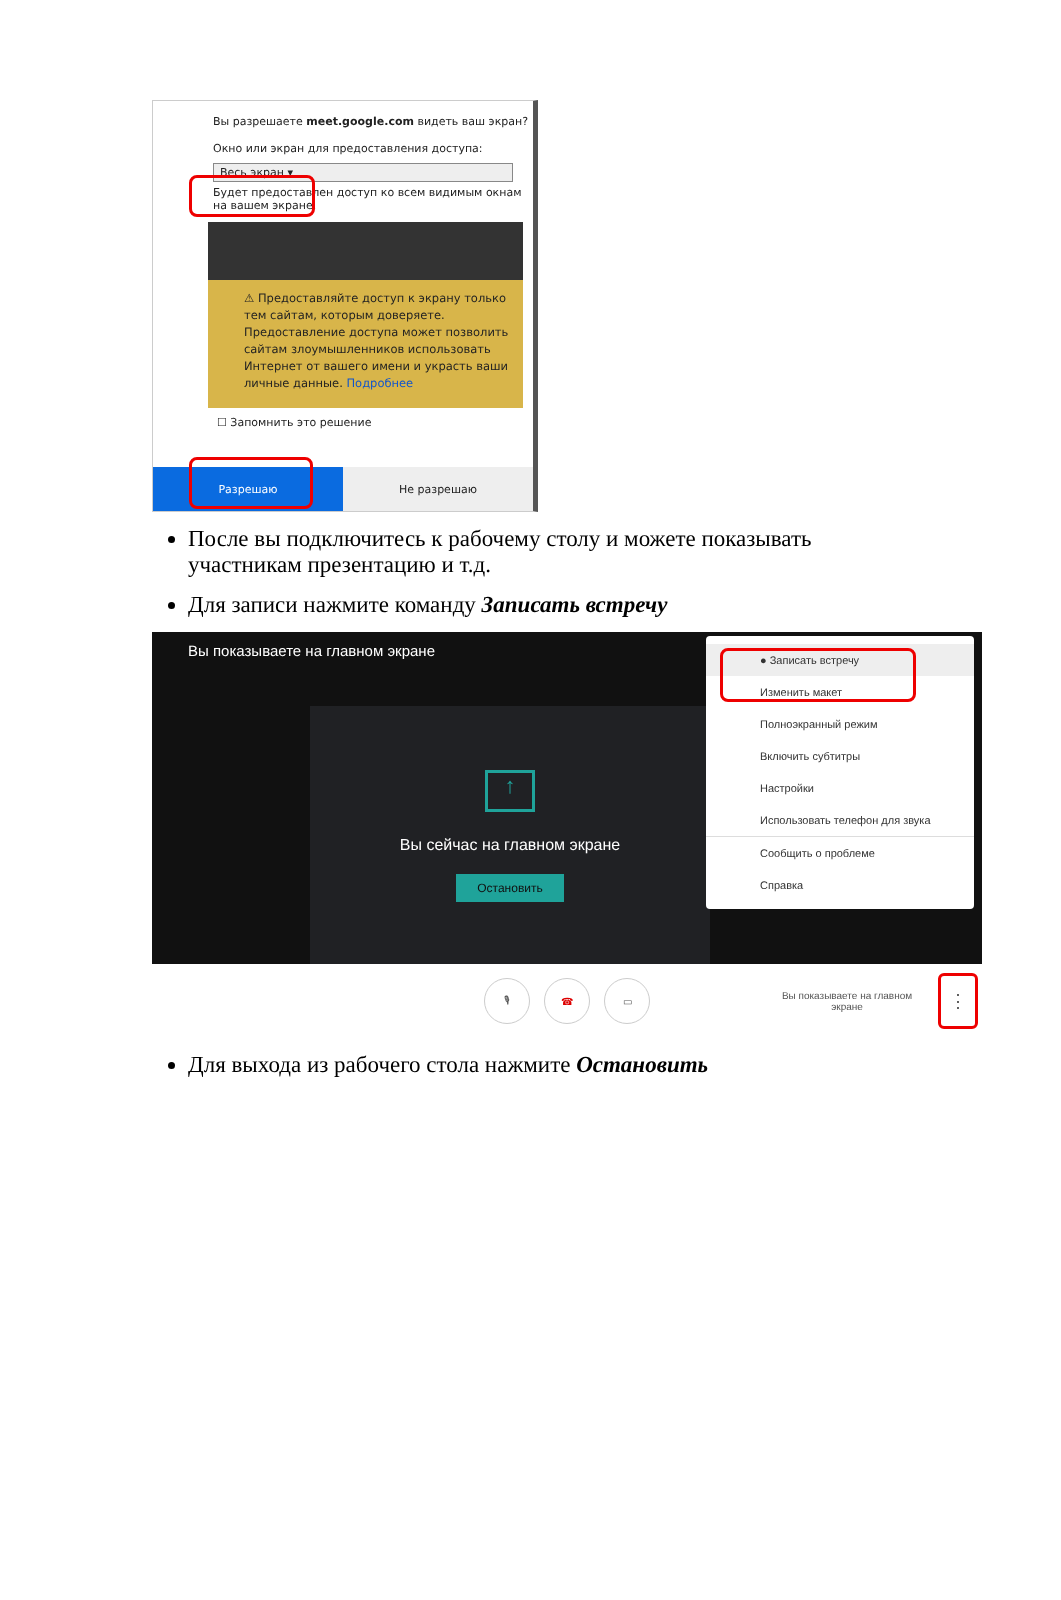Вы разрешаете meet.google.com видеть ваш экран?
Окно или экран для предоставления доступа:
Весь экран ▾
Будет предоставлен доступ ко всем видимым окнам на вашем экране.
⚠ Предоставляйте доступ к экрану только тем сайтам, которым доверяете. Предоставление доступа может позволить сайтам злоумышленников использовать Интернет от вашего имени и украсть ваши личные данные. Подробнее
☐ Запомнить это решение
Разрешаю Не разрешаю
После вы подключитесь к рабочему столу и можете показывать участникам презентацию и т.д.
Для записи нажмите команду Записать встречу
Вы показываете на главном экране
↑
Вы сейчас на главном экране
Остановить
● Записать встречу
Изменить макет
Полноэкранный режим
Включить субтитры
Настройки
Использовать телефон для звука
Сообщить о проблеме
Справка
🎙 ☎ ▭
Вы показываете на главном экране
⋮
Для выхода из рабочего стола нажмите Остановить